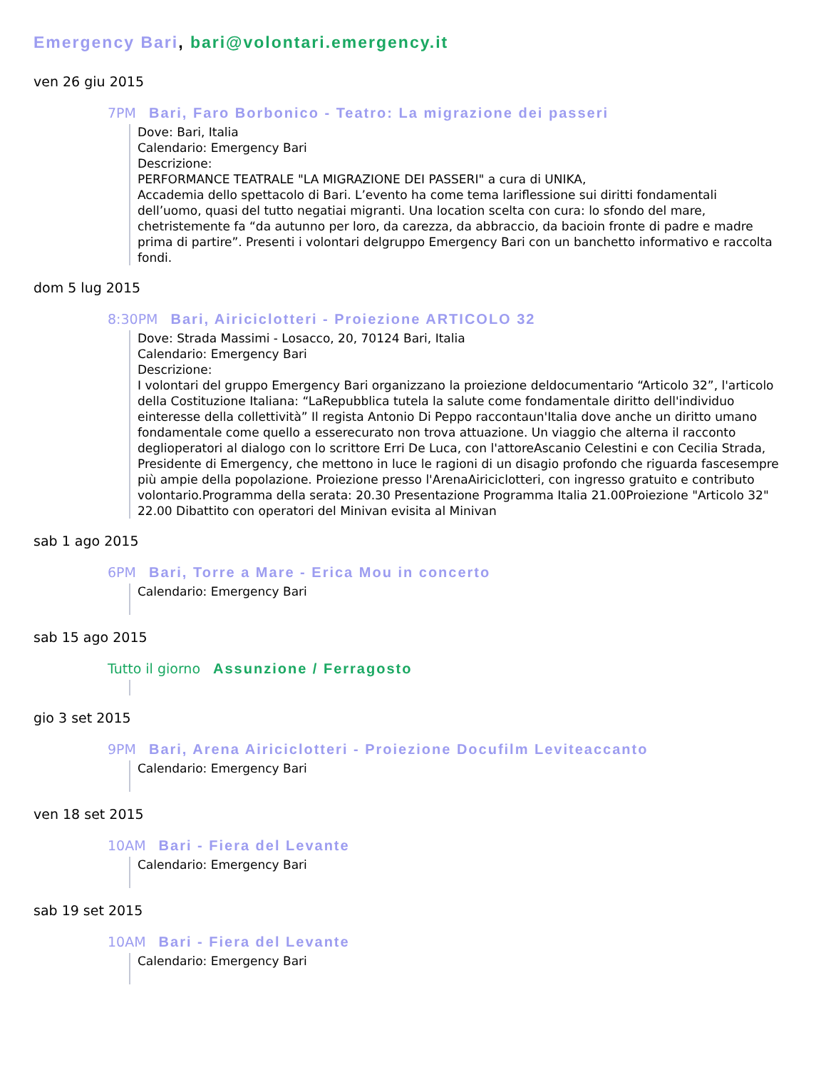Emergency Bari, bari@volontari.emergency.it
ven 26 giu 2015
7PM Bari, Faro Borbonico - Teatro: La migrazione dei passeri
Dove: Bari, Italia
Calendario: Emergency Bari
Descrizione:
PERFORMANCE TEATRALE "LA MIGRAZIONE DEI PASSERI" a cura di UNIKA,
Accademia dello spettacolo di Bari. L’evento ha come tema lariflessione sui diritti fondamentali dell’uomo, quasi del tutto negatiai migranti. Una location scelta con cura: lo sfondo del mare, chetristemente fa “da autunno per loro, da carezza, da abbraccio, da bacioin fronte di padre e madre prima di partire”. Presenti i volontari delgruppo Emergency Bari con un banchetto informativo e raccolta fondi.
dom 5 lug 2015
8:30PM Bari, Airiciclotteri - Proiezione ARTICOLO 32
Dove: Strada Massimi - Losacco, 20, 70124 Bari, Italia
Calendario: Emergency Bari
Descrizione:
I volontari del gruppo Emergency Bari organizzano la proiezione deldocumentario “Articolo 32”, l'articolo della Costituzione Italiana: “LaRepubblica tutela la salute come fondamentale diritto dell'individuo einteresse della collettività” Il regista Antonio Di Peppo raccontaun'Italia dove anche un diritto umano fondamentale come quello a esserecurato non trova attuazione. Un viaggio che alterna il racconto deglioperatori al dialogo con lo scrittore Erri De Luca, con l'attoreAscanio Celestini e con Cecilia Strada, Presidente di Emergency, che mettono in luce le ragioni di un disagio profondo che riguarda fascesempre più ampie della popolazione. Proiezione presso l'ArenaAiriciclotteri, con ingresso gratuito e contributo volontario.Programma della serata: 20.30 Presentazione Programma Italia 21.00Proiezione "Articolo 32" 22.00 Dibattito con operatori del Minivan evisita al Minivan
sab 1 ago 2015
6PM Bari, Torre a Mare - Erica Mou in concerto
Calendario: Emergency Bari
sab 15 ago 2015
Tutto il giorno Assunzione / Ferragosto
gio 3 set 2015
9PM Bari, Arena Airiciclotteri - Proiezione Docufilm Leviteaccanto
Calendario: Emergency Bari
ven 18 set 2015
10AM Bari - Fiera del Levante
Calendario: Emergency Bari
sab 19 set 2015
10AM Bari - Fiera del Levante
Calendario: Emergency Bari